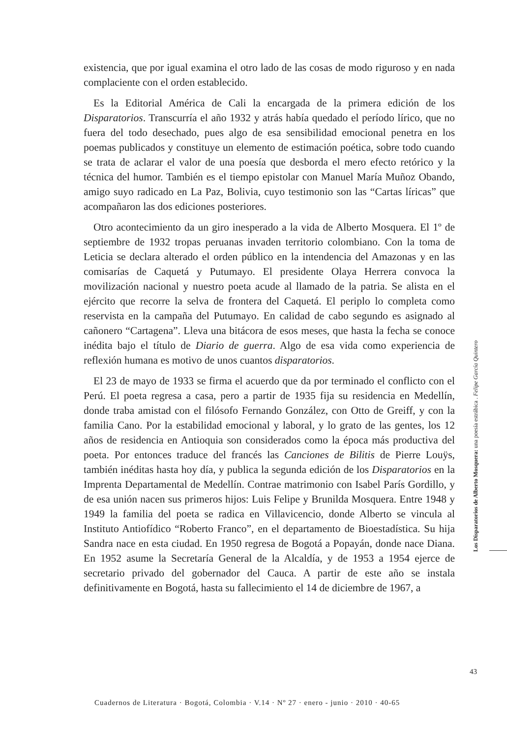existencia, que por igual examina el otro lado de las cosas de modo riguroso y en nada complaciente con el orden establecido.
Es la Editorial América de Cali la encargada de la primera edición de los Disparatorios. Transcurría el año 1932 y atrás había quedado el período lírico, que no fuera del todo desechado, pues algo de esa sensibilidad emocional penetra en los poemas publicados y constituye un elemento de estimación poética, sobre todo cuando se trata de aclarar el valor de una poesía que desborda el mero efecto retórico y la técnica del humor. También es el tiempo epistolar con Manuel María Muñoz Obando, amigo suyo radicado en La Paz, Bolivia, cuyo testimonio son las “Cartas líricas” que acompañaron las dos ediciones posteriores.
Otro acontecimiento da un giro inesperado a la vida de Alberto Mosquera. El 1º de septiembre de 1932 tropas peruanas invaden territorio colombiano. Con la toma de Leticia se declara alterado el orden público en la intendencia del Amazonas y en las comisarías de Caquetá y Putumayo. El presidente Olaya Herrera convoca la movilización nacional y nuestro poeta acude al llamado de la patria. Se alista en el ejército que recorre la selva de frontera del Caquetá. El periplo lo completa como reservista en la campaña del Putumayo. En calidad de cabo segundo es asignado al cañonero “Cartagena”. Lleva una bitácora de esos meses, que hasta la fecha se conoce inédita bajo el título de Diario de guerra. Algo de esa vida como experiencia de reflexión humana es motivo de unos cuantos disparatorios.
El 23 de mayo de 1933 se firma el acuerdo que da por terminado el conflicto con el Perú. El poeta regresa a casa, pero a partir de 1935 fija su residencia en Medellín, donde traba amistad con el filósofo Fernando González, con Otto de Greiff, y con la familia Cano. Por la estabilidad emocional y laboral, y lo grato de las gentes, los 12 años de residencia en Antioquia son considerados como la época más productiva del poeta. Por entonces traduce del francés las Canciones de Bilitis de Pierre Louÿs, también inéditas hasta hoy día, y publica la segunda edición de los Disparatorios en la Imprenta Departamental de Medellín. Contrae matrimonio con Isabel París Gordillo, y de esa unión nacen sus primeros hijos: Luis Felipe y Brunilda Mosquera. Entre 1948 y 1949 la familia del poeta se radica en Villavicencio, donde Alberto se vincula al Instituto Antiofídico “Roberto Franco”, en el departamento de Bioestadística. Su hija Sandra nace en esta ciudad. En 1950 regresa de Bogotá a Popayán, donde nace Diana. En 1952 asume la Secretaría General de la Alcaldía, y de 1953 a 1954 ejerce de secretario privado del gobernador del Cauca. A partir de este año se instala definitivamente en Bogotá, hasta su fallecimiento el 14 de diciembre de 1967, a
Los Disparatorios de Alberto Mosquera: una poesía estrábica . Felipe García Quintero
43
Cuadernos de Literatura · Bogotá, Colombia · V.14 · Nº 27 · enero - junio · 2010 · 40-65